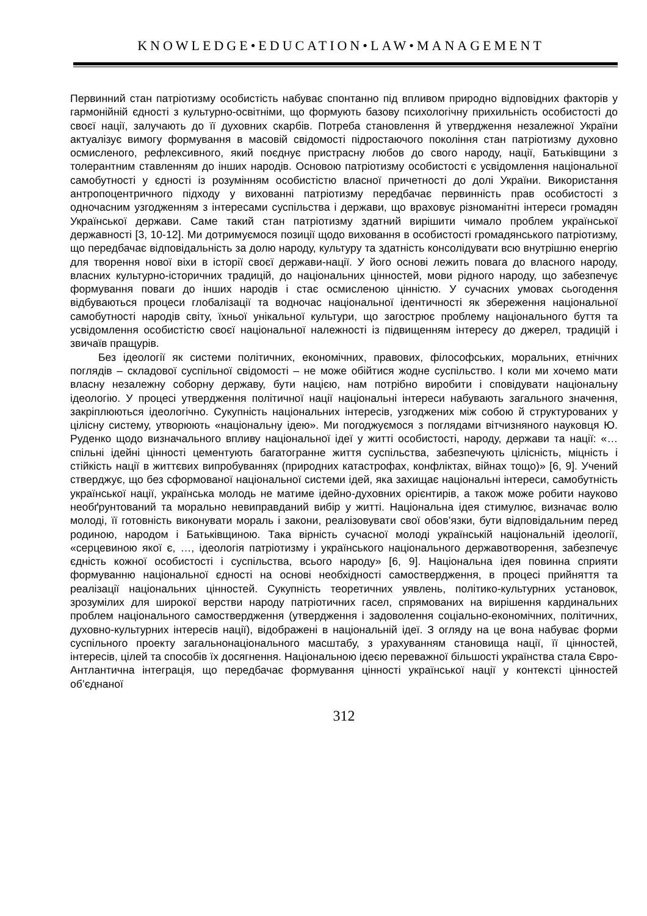KNOWLEDGE•EDUCATION•LAW•MANAGEMENT
Первинний стан патріотизму особистість набуває спонтанно під впливом природно відповідних факторів у гармонійній єдності з культурно-освітніми, що формують базову психологічну прихильність особистості до своєї нації, залучають до її духовних скарбів. Потреба становлення й утвердження незалежної України актуалізує вимогу формування в масовій свідомості підростаючого покоління стан патріотизму духовно осмисленого, рефлексивного, який поєднує пристрасну любов до свого народу, нації, Батьківщини з толерантним ставленням до інших народів. Основою патріотизму особистості є усвідомлення національної самобутності у єдності із розумінням особистістю власної причетності до долі України. Використання антропоцентричного підходу у вихованні патріотизму передбачає первинність прав особистості з одночасним узгодженням з інтересами суспільства і держави, що враховує різноманітні інтереси громадян Української держави. Саме такий стан патріотизму здатний вирішити чимало проблем української державності [3, 10-12]. Ми дотримуємося позиції щодо виховання в особистості громадянського патріотизму, що передбачає відповідальність за долю народу, культуру та здатність консолідувати всю внутрішню енергію для творення нової віхи в історії своєї держави-нації. У його основі лежить повага до власного народу, власних культурно-історичних традицій, до національних цінностей, мови рідного народу, що забезпечує формування поваги до інших народів і стає осмисленою цінністю. У сучасних умовах сьогодення відбуваються процеси глобалізації та водночас національної ідентичності як збереження національної самобутності народів світу, їхньої унікальної культури, що загострює проблему національного буття та усвідомлення особистістю своєї національної належності із підвищенням інтересу до джерел, традицій і звичаїв пращурів.
Без ідеології як системи політичних, економічних, правових, філософських, моральних, етнічних поглядів – складової суспільної свідомості – не може обійтися жодне суспільство. І коли ми хочемо мати власну незалежну соборну державу, бути нацією, нам потрібно виробити і сповідувати національну ідеологію. У процесі утвердження політичної нації національні інтереси набувають загального значення, закріплюються ідеологічно. Сукупність національних інтересів, узгоджених між собою й структурованих у цілісну систему, утворюють «національну ідею». Ми погоджуємося з поглядами вітчизняного науковця Ю. Руденко щодо визначального впливу національної ідеї у житті особистості, народу, держави та нації: «…спільні ідейні цінності цементують багатогранне життя суспільства, забезпечують цілісність, міцність і стійкість нації в життєвих випробуваннях (природних катастрофах, конфліктах, війнах тощо)» [6, 9]. Учений стверджує, що без сформованої національної системи ідей, яка захищає національні інтереси, самобутність української нації, українська молодь не матиме ідейно-духовних орієнтирів, а також може робити науково необґрунтований та морально невиправданий вибір у житті. Національна ідея стимулює, визначає волю молоді, її готовність виконувати мораль і закони, реалізовувати свої обов’язки, бути відповідальним перед родиною, народом і Батьківщиною. Така вірність сучасної молоді українській національній ідеології, «серцевиною якої є, …, ідеологія патріотизму і українського національного державотворення, забезпечує єдність кожної особистості і суспільства, всього народу» [6, 9]. Національна ідея повинна сприяти формуванню національної єдності на основі необхідності самоствердження, в процесі прийняття та реалізації національних цінностей. Сукупність теоретичних уявлень, політико-культурних установок, зрозумілих для широкої верстви народу патріотичних гасел, спрямованих на вирішення кардинальних проблем національного самоствердження (утвердження і задоволення соціально-економічних, політичних, духовно-культурних інтересів нації), відображені в національній ідеї. З огляду на це вона набуває форми суспільного проекту загальнонаціонального масштабу, з урахуванням становища нації, її цінностей, інтересів, цілей та способів їх досягнення. Національною ідеєю переважної більшості українства стала Євро-Антлантична інтеграція, що передбачає формування цінності української нації у контексті цінностей об’єднаної
312